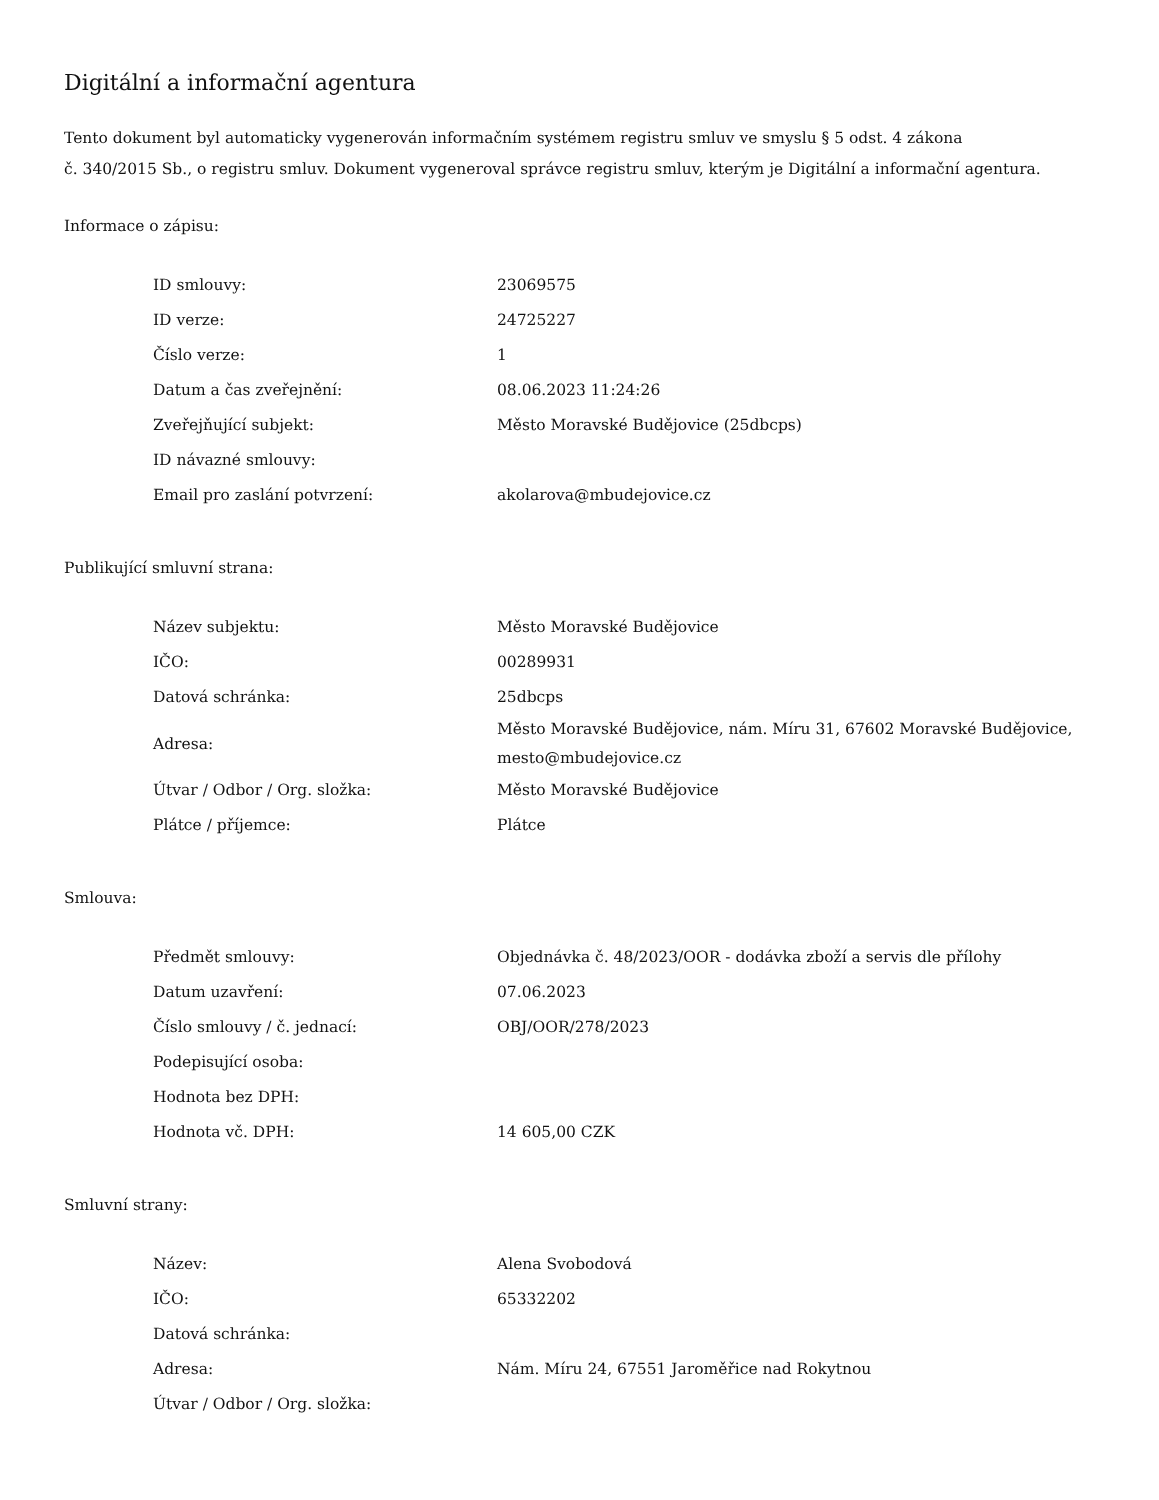Digitální a informační agentura
Tento dokument byl automaticky vygenerován informačním systémem registru smluv ve smyslu § 5 odst. 4 zákona
č. 340/2015 Sb., o registru smluv. Dokument vygeneroval správce registru smluv, kterým je Digitální a informační agentura.
Informace o zápisu:
| ID smlouvy: | 23069575 |
| ID verze: | 24725227 |
| Číslo verze: | 1 |
| Datum a čas zveřejnění: | 08.06.2023 11:24:26 |
| Zveřejňující subjekt: | Město Moravské Budějovice (25dbcps) |
| ID návazné smlouvy: | |
| Email pro zaslání potvrzení: | akolarova@mbudejovice.cz |
Publikující smluvní strana:
| Název subjektu: | Město Moravské Budějovice |
| IČO: | 00289931 |
| Datová schránka: | 25dbcps |
| Adresa: | Město Moravské Budějovice, nám. Míru 31, 67602 Moravské Budějovice, mesto@mbudejovice.cz |
| Útvar / Odbor / Org. složka: | Město Moravské Budějovice |
| Plátce / příjemce: | Plátce |
Smlouva:
| Předmět smlouvy: | Objednávka č. 48/2023/OOR - dodávka zboží a servis dle přílohy |
| Datum uzavření: | 07.06.2023 |
| Číslo smlouvy / č. jednací: | OBJ/OOR/278/2023 |
| Podepisující osoba: | |
| Hodnota bez DPH: | |
| Hodnota vč. DPH: | 14 605,00 CZK |
Smluvní strany:
| Název: | Alena Svobodová |
| IČO: | 65332202 |
| Datová schránka: | |
| Adresa: | Nám. Míru 24, 67551 Jaroměřice nad Rokytnou |
| Útvar / Odbor / Org. složka: | |